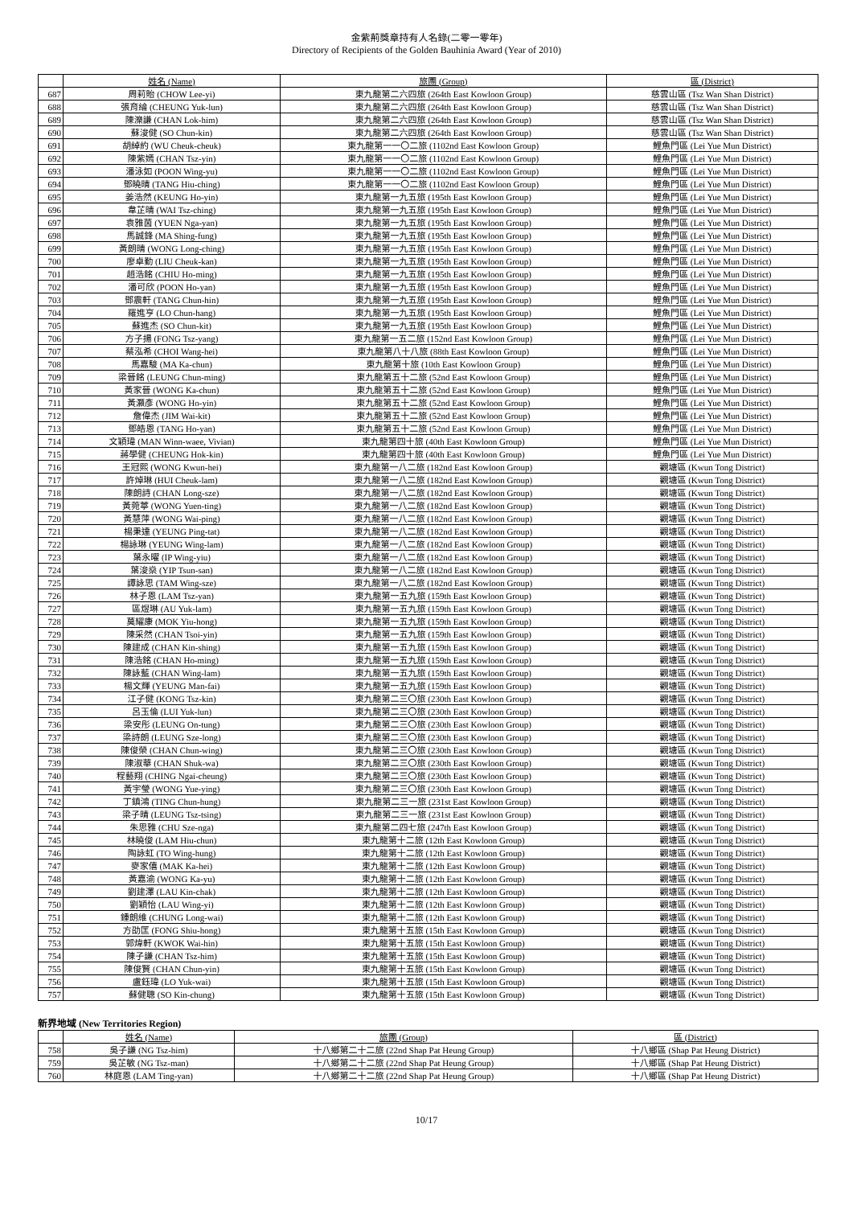金紫荊獎章持有人名錄(二零一零年)
Directory of Recipients of the Golden Bauhinia Award (Year of 2010)
| | 姓名 (Name) | 旅團 (Group) | 區 (District) |
| --- | --- | --- | --- |
| 687 | 周莉貽 (CHOW Lee-yi) | 東九龍第二六四旅 (264th East Kowloon Group) | 慈雲山區 (Tsz Wan Shan District) |
| 688 | 張育綸 (CHEUNG Yuk-lun) | 東九龍第二六四旅 (264th East Kowloon Group) | 慈雲山區 (Tsz Wan Shan District) |
| 689 | 陳濼謙 (CHAN Lok-him) | 東九龍第二六四旅 (264th East Kowloon Group) | 慈雲山區 (Tsz Wan Shan District) |
| 690 | 蘇浚健 (SO Chun-kin) | 東九龍第二六四旅 (264th East Kowloon Group) | 慈雲山區 (Tsz Wan Shan District) |
| 691 | 胡綽約 (WU Cheuk-cheuk) | 東九龍第一一〇二旅 (1102nd East Kowloon Group) | 鯉魚門區 (Lei Yue Mun District) |
| 692 | 陳紫嫣 (CHAN Tsz-yin) | 東九龍第一一〇二旅 (1102nd East Kowloon Group) | 鯉魚門區 (Lei Yue Mun District) |
| 693 | 潘泳如 (POON Wing-yu) | 東九龍第一一〇二旅 (1102nd East Kowloon Group) | 鯉魚門區 (Lei Yue Mun District) |
| 694 | 鄧曉晴 (TANG Hiu-ching) | 東九龍第一一〇二旅 (1102nd East Kowloon Group) | 鯉魚門區 (Lei Yue Mun District) |
| 695 | 姜浩然 (KEUNG Ho-yin) | 東九龍第一九五旅 (195th East Kowloon Group) | 鯉魚門區 (Lei Yue Mun District) |
| 696 | 韋芷晴 (WAI Tsz-ching) | 東九龍第一九五旅 (195th East Kowloon Group) | 鯉魚門區 (Lei Yue Mun District) |
| 697 | 袁雅茵 (YUEN Nga-yan) | 東九龍第一九五旅 (195th East Kowloon Group) | 鯉魚門區 (Lei Yue Mun District) |
| 698 | 馬誠鋒 (MA Shing-fung) | 東九龍第一九五旅 (195th East Kowloon Group) | 鯉魚門區 (Lei Yue Mun District) |
| 699 | 黃朗晴 (WONG Long-ching) | 東九龍第一九五旅 (195th East Kowloon Group) | 鯉魚門區 (Lei Yue Mun District) |
| 700 | 廖卓勤 (LIU Cheuk-kan) | 東九龍第一九五旅 (195th East Kowloon Group) | 鯉魚門區 (Lei Yue Mun District) |
| 701 | 趙浩銘 (CHIU Ho-ming) | 東九龍第一九五旅 (195th East Kowloon Group) | 鯉魚門區 (Lei Yue Mun District) |
| 702 | 潘可欣 (POON Ho-yan) | 東九龍第一九五旅 (195th East Kowloon Group) | 鯉魚門區 (Lei Yue Mun District) |
| 703 | 鄧震軒 (TANG Chun-hin) | 東九龍第一九五旅 (195th East Kowloon Group) | 鯉魚門區 (Lei Yue Mun District) |
| 704 | 羅進亨 (LO Chun-hang) | 東九龍第一九五旅 (195th East Kowloon Group) | 鯉魚門區 (Lei Yue Mun District) |
| 705 | 蘇進杰 (SO Chun-kit) | 東九龍第一九五旅 (195th East Kowloon Group) | 鯉魚門區 (Lei Yue Mun District) |
| 706 | 方子揚 (FONG Tsz-yang) | 東九龍第一五二旅 (152nd East Kowloon Group) | 鯉魚門區 (Lei Yue Mun District) |
| 707 | 蔡泓希 (CHOI Wang-hei) | 東九龍第八十八旅 (88th East Kowloon Group) | 鯉魚門區 (Lei Yue Mun District) |
| 708 | 馬嘉駿 (MA Ka-chun) | 東九龍第十旅 (10th East Kowloon Group) | 鯉魚門區 (Lei Yue Mun District) |
| 709 | 梁晉銘 (LEUNG Chun-ming) | 東九龍第五十二旅 (52nd East Kowloon Group) | 鯉魚門區 (Lei Yue Mun District) |
| 710 | 黃家晉 (WONG Ka-chun) | 東九龍第五十二旅 (52nd East Kowloon Group) | 鯉魚門區 (Lei Yue Mun District) |
| 711 | 黃灝彥 (WONG Ho-yin) | 東九龍第五十二旅 (52nd East Kowloon Group) | 鯉魚門區 (Lei Yue Mun District) |
| 712 | 詹偉杰 (JIM Wai-kit) | 東九龍第五十二旅 (52nd East Kowloon Group) | 鯉魚門區 (Lei Yue Mun District) |
| 713 | 鄧皓恩 (TANG Ho-yan) | 東九龍第五十二旅 (52nd East Kowloon Group) | 鯉魚門區 (Lei Yue Mun District) |
| 714 | 文穎瑋 (MAN Winn-waee, Vivian) | 東九龍第四十旅 (40th East Kowloon Group) | 鯉魚門區 (Lei Yue Mun District) |
| 715 | 蔣學健 (CHEUNG Hok-kin) | 東九龍第四十旅 (40th East Kowloon Group) | 鯉魚門區 (Lei Yue Mun District) |
| 716 | 王冠熙 (WONG Kwun-hei) | 東九龍第一八二旅 (182nd East Kowloon Group) | 觀塘區 (Kwun Tong District) |
| 717 | 許焯琳 (HUI Cheuk-lam) | 東九龍第一八二旅 (182nd East Kowloon Group) | 觀塘區 (Kwun Tong District) |
| 718 | 陳朗詩 (CHAN Long-sze) | 東九龍第一八二旅 (182nd East Kowloon Group) | 觀塘區 (Kwun Tong District) |
| 719 | 黃菀葶 (WONG Yuen-ting) | 東九龍第一八二旅 (182nd East Kowloon Group) | 觀塘區 (Kwun Tong District) |
| 720 | 黃慧萍 (WONG Wai-ping) | 東九龍第一八二旅 (182nd East Kowloon Group) | 觀塘區 (Kwun Tong District) |
| 721 | 楊秉達 (YEUNG Ping-tat) | 東九龍第一八二旅 (182nd East Kowloon Group) | 觀塘區 (Kwun Tong District) |
| 722 | 楊詠琳 (YEUNG Wing-lam) | 東九龍第一八二旅 (182nd East Kowloon Group) | 觀塘區 (Kwun Tong District) |
| 723 | 葉永曜 (IP Wing-yiu) | 東九龍第一八二旅 (182nd East Kowloon Group) | 觀塘區 (Kwun Tong District) |
| 724 | 葉浚燊 (YIP Tsun-san) | 東九龍第一八二旅 (182nd East Kowloon Group) | 觀塘區 (Kwun Tong District) |
| 725 | 譚詠思 (TAM Wing-sze) | 東九龍第一八二旅 (182nd East Kowloon Group) | 觀塘區 (Kwun Tong District) |
| 726 | 林子恩 (LAM Tsz-yan) | 東九龍第一五九旅 (159th East Kowloon Group) | 觀塘區 (Kwun Tong District) |
| 727 | 區煜琳 (AU Yuk-lam) | 東九龍第一五九旅 (159th East Kowloon Group) | 觀塘區 (Kwun Tong District) |
| 728 | 莫耀康 (MOK Yiu-hong) | 東九龍第一五九旅 (159th East Kowloon Group) | 觀塘區 (Kwun Tong District) |
| 729 | 陳采然 (CHAN Tsoi-yin) | 東九龍第一五九旅 (159th East Kowloon Group) | 觀塘區 (Kwun Tong District) |
| 730 | 陳建成 (CHAN Kin-shing) | 東九龍第一五九旅 (159th East Kowloon Group) | 觀塘區 (Kwun Tong District) |
| 731 | 陳浩銘 (CHAN Ho-ming) | 東九龍第一五九旅 (159th East Kowloon Group) | 觀塘區 (Kwun Tong District) |
| 732 | 陳詠藍 (CHAN Wing-lam) | 東九龍第一五九旅 (159th East Kowloon Group) | 觀塘區 (Kwun Tong District) |
| 733 | 楊文輝 (YEUNG Man-fai) | 東九龍第一五九旅 (159th East Kowloon Group) | 觀塘區 (Kwun Tong District) |
| 734 | 江子健 (KONG Tsz-kin) | 東九龍第二三〇旅 (230th East Kowloon Group) | 觀塘區 (Kwun Tong District) |
| 735 | 呂玉倫 (LUI Yuk-lun) | 東九龍第二三〇旅 (230th East Kowloon Group) | 觀塘區 (Kwun Tong District) |
| 736 | 梁安彤 (LEUNG On-tung) | 東九龍第二三〇旅 (230th East Kowloon Group) | 觀塘區 (Kwun Tong District) |
| 737 | 梁詩朗 (LEUNG Sze-long) | 東九龍第二三〇旅 (230th East Kowloon Group) | 觀塘區 (Kwun Tong District) |
| 738 | 陳俊榮 (CHAN Chun-wing) | 東九龍第二三〇旅 (230th East Kowloon Group) | 觀塘區 (Kwun Tong District) |
| 739 | 陳淑華 (CHAN Shuk-wa) | 東九龍第二三〇旅 (230th East Kowloon Group) | 觀塘區 (Kwun Tong District) |
| 740 | 程藝翔 (CHING Ngai-cheung) | 東九龍第二三〇旅 (230th East Kowloon Group) | 觀塘區 (Kwun Tong District) |
| 741 | 黃宇瑩 (WONG Yue-ying) | 東九龍第二三〇旅 (230th East Kowloon Group) | 觀塘區 (Kwun Tong District) |
| 742 | 丁鎮鴻 (TING Chun-hung) | 東九龍第二三一旅 (231st East Kowloon Group) | 觀塘區 (Kwun Tong District) |
| 743 | 梁子晴 (LEUNG Tsz-tsing) | 東九龍第二三一旅 (231st East Kowloon Group) | 觀塘區 (Kwun Tong District) |
| 744 | 朱思雅 (CHU Sze-nga) | 東九龍第二四七旅 (247th East Kowloon Group) | 觀塘區 (Kwun Tong District) |
| 745 | 林曉俊 (LAM Hiu-chun) | 東九龍第十二旅 (12th East Kowloon Group) | 觀塘區 (Kwun Tong District) |
| 746 | 陶詠虹 (TO Wing-hung) | 東九龍第十二旅 (12th East Kowloon Group) | 觀塘區 (Kwun Tong District) |
| 747 | 麥家僖 (MAK Ka-hei) | 東九龍第十二旅 (12th East Kowloon Group) | 觀塘區 (Kwun Tong District) |
| 748 | 黃嘉渝 (WONG Ka-yu) | 東九龍第十二旅 (12th East Kowloon Group) | 觀塘區 (Kwun Tong District) |
| 749 | 劉建澤 (LAU Kin-chak) | 東九龍第十二旅 (12th East Kowloon Group) | 觀塘區 (Kwun Tong District) |
| 750 | 劉穎怡 (LAU Wing-yi) | 東九龍第十二旅 (12th East Kowloon Group) | 觀塘區 (Kwun Tong District) |
| 751 | 鍾朗維 (CHUNG Long-wai) | 東九龍第十二旅 (12th East Kowloon Group) | 觀塘區 (Kwun Tong District) |
| 752 | 方劭匡 (FONG Shiu-hong) | 東九龍第十五旅 (15th East Kowloon Group) | 觀塘區 (Kwun Tong District) |
| 753 | 郭煒軒 (KWOK Wai-hin) | 東九龍第十五旅 (15th East Kowloon Group) | 觀塘區 (Kwun Tong District) |
| 754 | 陳子謙 (CHAN Tsz-him) | 東九龍第十五旅 (15th East Kowloon Group) | 觀塘區 (Kwun Tong District) |
| 755 | 陳俊賢 (CHAN Chun-yin) | 東九龍第十五旅 (15th East Kowloon Group) | 觀塘區 (Kwun Tong District) |
| 756 | 盧鈺瑋 (LO Yuk-wai) | 東九龍第十五旅 (15th East Kowloon Group) | 觀塘區 (Kwun Tong District) |
| 757 | 蘇健聰 (SO Kin-chung) | 東九龍第十五旅 (15th East Kowloon Group) | 觀塘區 (Kwun Tong District) |
新界地域 (New Territories Region)
| | 姓名 (Name) | 旅團 (Group) | 區 (District) |
| --- | --- | --- | --- |
| 758 | 吳子謙 (NG Tsz-him) | 十八鄉第二十二旅 (22nd Shap Pat Heung Group) | 十八鄉區 (Shap Pat Heung District) |
| 759 | 吳芷敏 (NG Tsz-man) | 十八鄉第二十二旅 (22nd Shap Pat Heung Group) | 十八鄉區 (Shap Pat Heung District) |
| 760 | 林庭恩 (LAM Ting-yan) | 十八鄉第二十二旅 (22nd Shap Pat Heung Group) | 十八鄉區 (Shap Pat Heung District) |
10/17